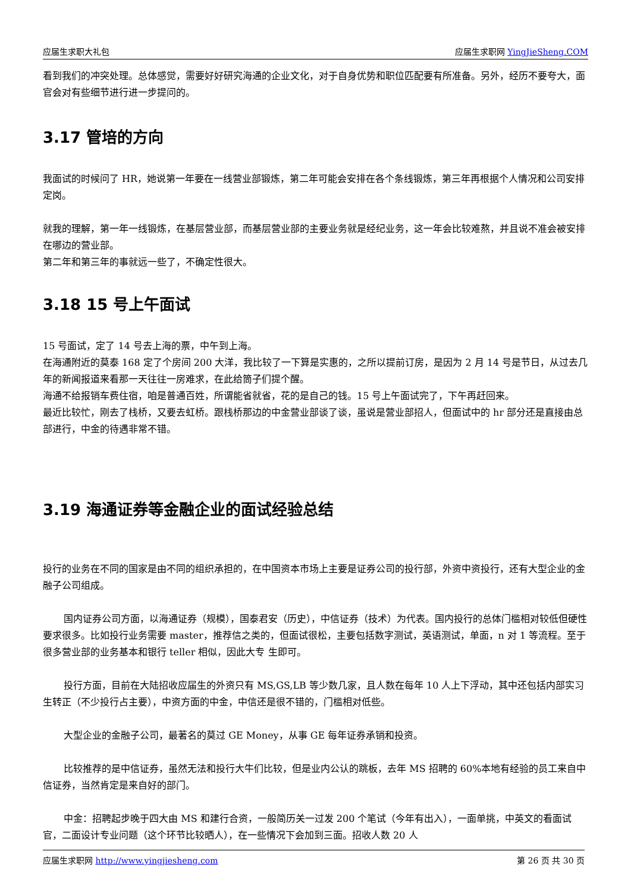应届生求职大礼包 应届生求职网 YingJieSheng.COM
看到我们的冲突处理。总体感觉，需要好好研究海通的企业文化，对于自身优势和职位匹配要有所准备。另外，经历不要夸大，面官会对有些细节进行进一步提问的。
3.17 管培的方向
我面试的时候问了 HR，她说第一年要在一线营业部锻炼，第二年可能会安排在各个条线锻炼，第三年再根据个人情况和公司安排定岗。
就我的理解，第一年一线锻炼，在基层营业部，而基层营业部的主要业务就是经纪业务，这一年会比较难熬，并且说不准会被安排在哪边的营业部。
第二年和第三年的事就远一些了，不确定性很大。
3.18 15 号上午面试
15 号面试，定了 14 号去上海的票，中午到上海。
在海通附近的莫泰 168 定了个房间 200 大洋，我比较了一下算是实惠的，之所以提前订房，是因为 2 月 14 号是节日，从过去几年的新闻报道来看那一天往往一房难求，在此给筒子们提个醒。
海通不给报销车费住宿，咱是普通百姓，所谓能省就省，花的是自己的钱。15 号上午面试完了，下午再赶回来。
最近比较忙，刚去了栈桥，又要去虹桥。跟栈桥那边的中金营业部谈了谈，虽说是营业部招人，但面试中的 hr 部分还是直接由总部进行，中金的待遇非常不错。
3.19 海通证券等金融企业的面试经验总结
投行的业务在不同的国家是由不同的组织承担的，在中国资本市场上主要是证券公司的投行部，外资中资投行，还有大型企业的金融子公司组成。
国内证券公司方面，以海通证券（规模），国泰君安（历史），中信证券（技术）为代表。国内投行的总体门槛相对较低但硬性要求很多。比如投行业务需要 master，推荐信之类的，但面试很松，主要包括数字测试，英语测试，单面，n 对 1 等流程。至于很多营业部的业务基本和银行 teller 相似，因此大专 生即可。
投行方面，目前在大陆招收应届生的外资只有 MS,GS,LB 等少数几家，且人数在每年 10 人上下浮动，其中还包括内部实习生转正（不少投行占主要），中资方面的中金，中信还是很不错的，门槛相对低些。
大型企业的金融子公司，最著名的莫过 GE Money，从事 GE 每年证券承销和投资。
比较推荐的是中信证券，虽然无法和投行大牛们比较，但是业内公认的跳板，去年 MS 招聘的 60%本地有经验的员工来自中信证券，当然肯定是来自好的部门。
中金：招聘起步晚于四大由 MS 和建行合资，一般简历关一过发 200 个笔试（今年有出入），一面单挑，中英文的看面试官，二面设计专业问题（这个环节比较晒人），在一些情况下会加到三面。招收人数 20 人
应届生求职网 http://www.yingjiesheng.com 第 26 页 共 30 页